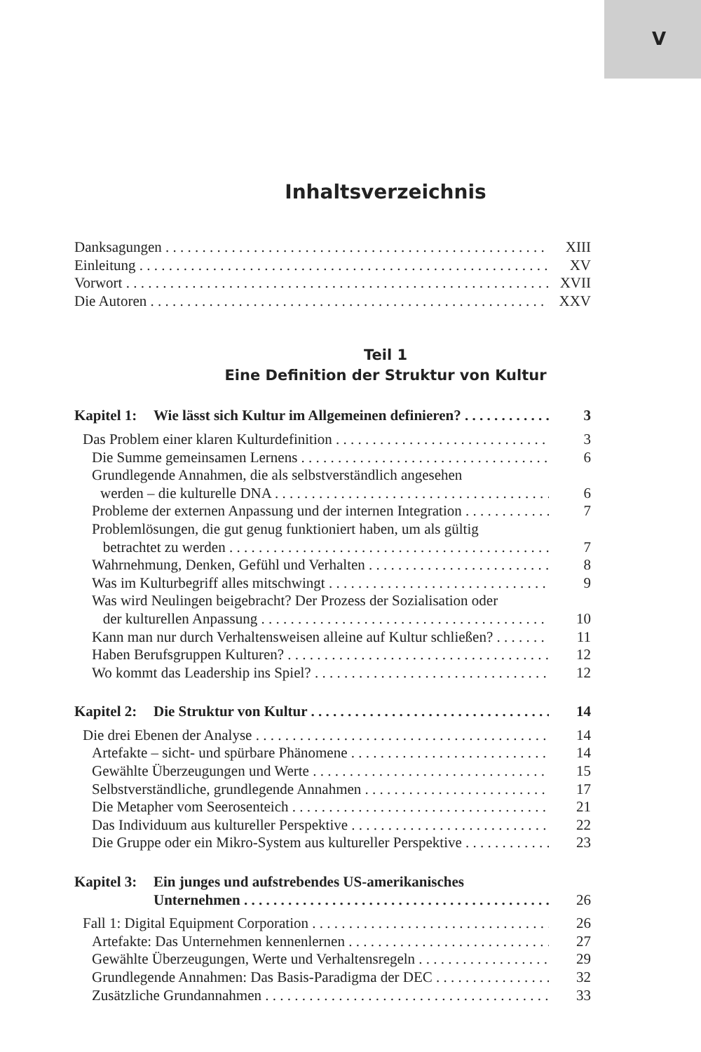V
Inhaltsverzeichnis
Danksagungen XIII
Einleitung XV
Vorwort XVII
Die Autoren XXV
Teil 1
Eine Definition der Struktur von Kultur
Kapitel 1: Wie lässt sich Kultur im Allgemeinen definieren? 3
Das Problem einer klaren Kulturdefinition 3
Die Summe gemeinsamen Lernens 6
Grundlegende Annahmen, die als selbstverständlich angesehen
werden – die kulturelle DNA 6
Probleme der externen Anpassung und der internen Integration 7
Problemlösungen, die gut genug funktioniert haben, um als gültig
betrachtet zu werden 7
Wahrnehmung, Denken, Gefühl und Verhalten 8
Was im Kulturbegriff alles mitschwingt 9
Was wird Neulingen beigebracht? Der Prozess der Sozialisation oder
der kulturellen Anpassung 10
Kann man nur durch Verhaltensweisen alleine auf Kultur schließen? 11
Haben Berufsgruppen Kulturen? 12
Wo kommt das Leadership ins Spiel? 12
Kapitel 2: Die Struktur von Kultur 14
Die drei Ebenen der Analyse 14
Artefakte – sicht- und spürbare Phänomene 14
Gewählte Überzeugungen und Werte 15
Selbstverständliche, grundlegende Annahmen 17
Die Metapher vom Seerosenteich 21
Das Individuum aus kultureller Perspektive 22
Die Gruppe oder ein Mikro-System aus kultureller Perspektive 23
Kapitel 3: Ein junges und aufstrebendes US-amerikanisches
Unternehmen 26
Fall 1: Digital Equipment Corporation 26
Artefakte: Das Unternehmen kennenlernen 27
Gewählte Überzeugungen, Werte und Verhaltensregeln 29
Grundlegende Annahmen: Das Basis-Paradigma der DEC 32
Zusätzliche Grundannahmen 33